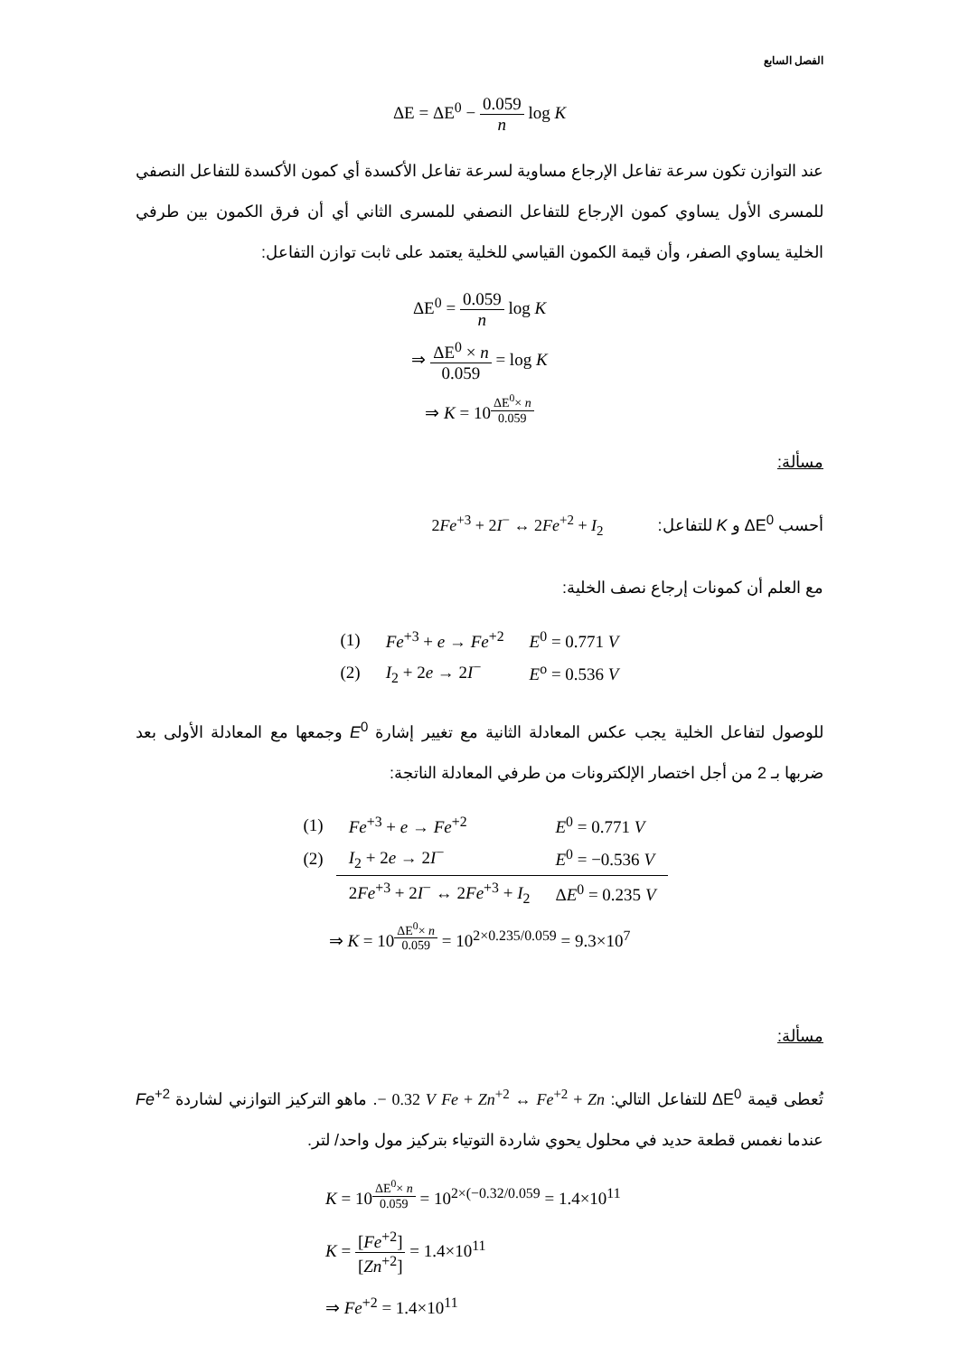الفصل السابع
ΔE = ΔE<sup>0</sup> − 0.059 n log K
عند التوازن تكون سرعة تفاعل الإرجاع مساوية لسرعة تفاعل الأكسدة أي كمون الأكسدة للتفاعل النصفي للمسرى الأول يساوي كمون الإرجاع للتفاعل النصفي للمسرى الثاني أي أن فرق الكمون بين طرفي الخلية يساوي الصفر، وأن قيمة الكمون القياسي للخلية يعتمد على ثابت توازن التفاعل:
ΔE<sup>0</sup> = 0.059 n log K
⇒ ΔE<sup>0</sup> × n 0.059 = log K
⇒ K = 10<sup>ΔE<sup>0</sup>× n 0.059</sup>
مسألة:
أحسب ΔE<sup>0</sup> و K للتفاعل: 2Fe<sup>+3</sup> + 2I<sup>−</sup> ↔ 2Fe<sup>+2</sup> + I<sub>2</sub>
مع العلم أن كمونات إرجاع نصف الخلية:
| (1) | Fe<sup>+3</sup> + e → Fe<sup>+2</sup> | E<sup>0</sup> = 0.771 V |
| (2) | I<sub>2</sub> + 2 e → 2 I<sup>−</sup> | E<sup>o</sup> = 0.536 V |
للوصول لتفاعل الخلية يجب عكس المعادلة الثانية مع تغيير إشارة E<sup>0</sup> وجمعها مع المعادلة الأولى بعد ضربها بـ 2 من أجل اختصار الإلكترونات من طرفي المعادلة الناتجة:
| (1) | Fe<sup>+3</sup> + e → Fe<sup>+2</sup> | E<sup>0</sup> = 0.771 V |
| (2) | I<sub>2</sub> + 2 e → 2 I<sup>−</sup> | E<sup>0</sup> = −0.536 V |
| | 2 Fe<sup>+3</sup> + 2 I<sup>−</sup> ↔ 2 Fe<sup>+3</sup> + I<sub>2</sub> | Δ E<sup>0</sup> = 0.235 V |
⇒ K = 10<sup>ΔE<sup>0</sup>× n 0.059</sup> = 10<sup>2×0.235/0.059</sup> = 9.3×10<sup>7</sup>
مسألة:
تُعطى قيمة ΔE<sup>0</sup> للتفاعل التالي: Fe + Zn<sup>+2</sup> ↔ Fe<sup>+2</sup> + Zn − 0.32 V. ماهو التركيز التوازني لشاردة Fe<sup>+2</sup> عندما نغمس قطعة حديد في محلول يحوي شاردة التوتياء بتركيز مول واحد/ لتر.
K = 10<sup>ΔE<sup>0</sup>× n 0.059</sup> = 10<sup>2×(−0.32/0.059</sup> = 1.4×10<sup>11</sup>
K = [Fe<sup>+2</sup>] [Zn<sup>+2</sup>] = 1.4×10<sup>11</sup>
⇒ Fe<sup>+2</sup> = 1.4×10<sup>11</sup>